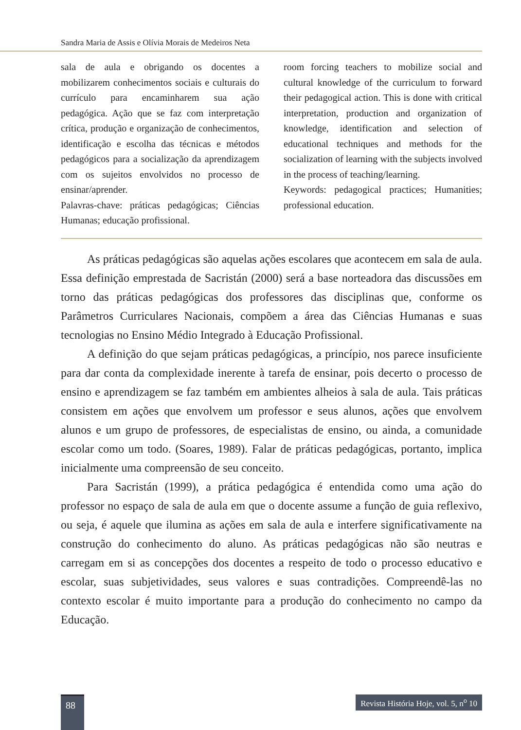Sandra Maria de Assis e Olívia Morais de Medeiros Neta
sala de aula e obrigando os docentes a mobilizarem conhecimentos sociais e culturais do currículo para encaminharem sua ação pedagógica. Ação que se faz com interpretação crítica, produção e organização de conhecimentos, identificação e escolha das técnicas e métodos pedagógicos para a socialização da aprendizagem com os sujeitos envolvidos no processo de ensinar/aprender.
Palavras-chave: práticas pedagógicas; Ciências Humanas; educação profissional.
room forcing teachers to mobilize social and cultural knowledge of the curriculum to forward their pedagogical action. This is done with critical interpretation, production and organization of knowledge, identification and selection of educational techniques and methods for the socialization of learning with the subjects involved in the process of teaching/learning.
Keywords: pedagogical practices; Humanities; professional education.
As práticas pedagógicas são aquelas ações escolares que acontecem em sala de aula. Essa definição emprestada de Sacristán (2000) será a base norteadora das discussões em torno das práticas pedagógicas dos professores das disciplinas que, conforme os Parâmetros Curriculares Nacionais, compõem a área das Ciências Humanas e suas tecnologias no Ensino Médio Integrado à Educação Profissional.
A definição do que sejam práticas pedagógicas, a princípio, nos parece insuficiente para dar conta da complexidade inerente à tarefa de ensinar, pois decerto o processo de ensino e aprendizagem se faz também em ambientes alheios à sala de aula. Tais práticas consistem em ações que envolvem um professor e seus alunos, ações que envolvem alunos e um grupo de professores, de especialistas de ensino, ou ainda, a comunidade escolar como um todo. (Soares, 1989). Falar de práticas pedagógicas, portanto, implica inicialmente uma compreensão de seu conceito.
Para Sacristán (1999), a prática pedagógica é entendida como uma ação do professor no espaço de sala de aula em que o docente assume a função de guia reflexivo, ou seja, é aquele que ilumina as ações em sala de aula e interfere significativamente na construção do conhecimento do aluno. As práticas pedagógicas não são neutras e carregam em si as concepções dos docentes a respeito de todo o processo educativo e escolar, suas subjetividades, seus valores e suas contradições. Compreendê-las no contexto escolar é muito importante para a produção do conhecimento no campo da Educação.
88
Revista História Hoje, vol. 5, n<sup>o</sup> 10